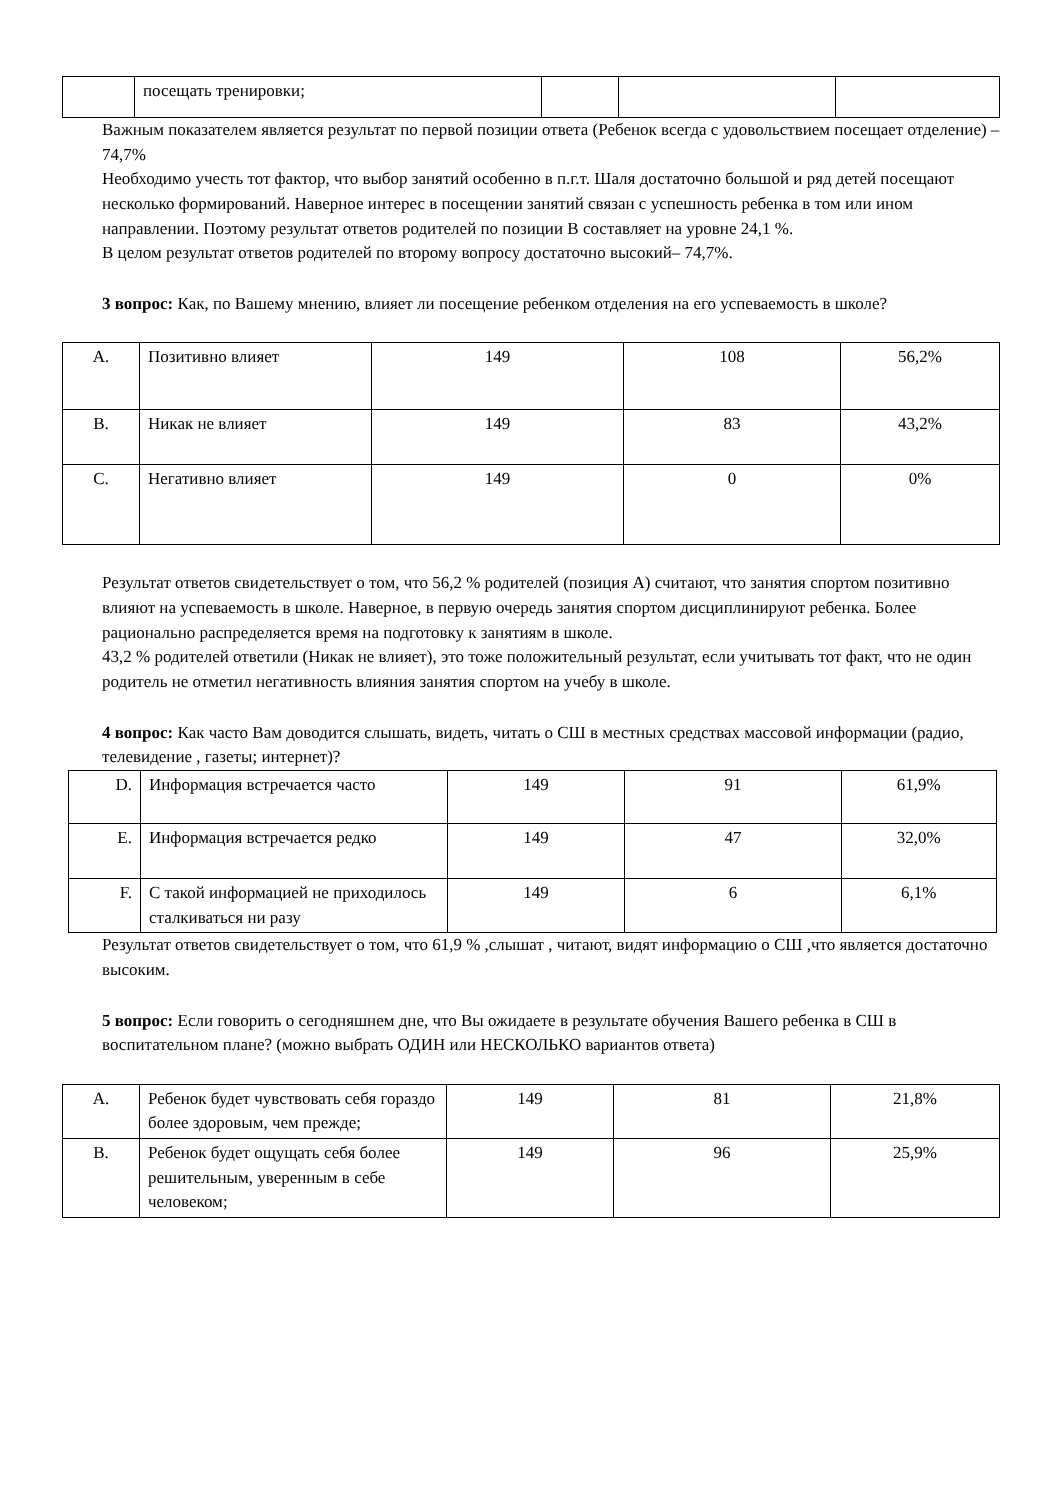| | посещать тренировки; | | | |
Важным показателем является результат по первой позиции ответа (Ребенок всегда с удовольствием посещает отделение) – 74,7%
Необходимо учесть тот фактор, что выбор занятий особенно в п.г.т. Шаля достаточно большой и ряд детей посещают несколько формирований. Наверное интерес в посещении занятий связан с успешность ребенка в том или ином направлении. Поэтому результат ответов родителей по позиции В составляет на уровне 24,1 %.
В целом результат ответов родителей по второму вопросу достаточно высокий– 74,7%.
3 вопрос: Как, по Вашему мнению, влияет ли посещение ребенком отделения на его успеваемость в школе?
| А. | Позитивно влияет | 149 | 108 | 56,2% |
| В. | Никак не влияет | 149 | 83 | 43,2% |
| С. | Негативно влияет | 149 | 0 | 0% |
Результат ответов свидетельствует о том, что 56,2 % родителей (позиция А) считают, что занятия спортом позитивно влияют на успеваемость в школе. Наверное, в первую очередь занятия спортом дисциплинируют ребенка. Более рационально распределяется время на подготовку к занятиям в школе.
43,2 % родителей ответили (Никак не влияет), это тоже положительный результат, если учитывать тот факт, что не один родитель не отметил негативность влияния занятия спортом на учебу в школе.
4 вопрос: Как часто Вам доводится слышать, видеть, читать о СШ в местных средствах массовой информации (радио, телевидение , газеты; интернет)?
| D. | Информация встречается часто | 149 | 91 | 61,9% |
| E. | Информация встречается редко | 149 | 47 | 32,0% |
| F. | С такой информацией не приходилось сталкиваться ни разу | 149 | 6 | 6,1% |
Результат ответов свидетельствует о том, что 61,9 % ,слышат , читают, видят информацию о СШ ,что является достаточно высоким.
5 вопрос: Если говорить о сегодняшнем дне, что Вы ожидаете в результате обучения Вашего ребенка в СШ в воспитательном плане? (можно выбрать ОДИН или НЕСКОЛЬКО вариантов ответа)
| А. | Ребенок будет чувствовать себя гораздо более здоровым, чем прежде; | 149 | 81 | 21,8% |
| В. | Ребенок будет ощущать себя более решительным, уверенным в себе человеком; | 149 | 96 | 25,9% |